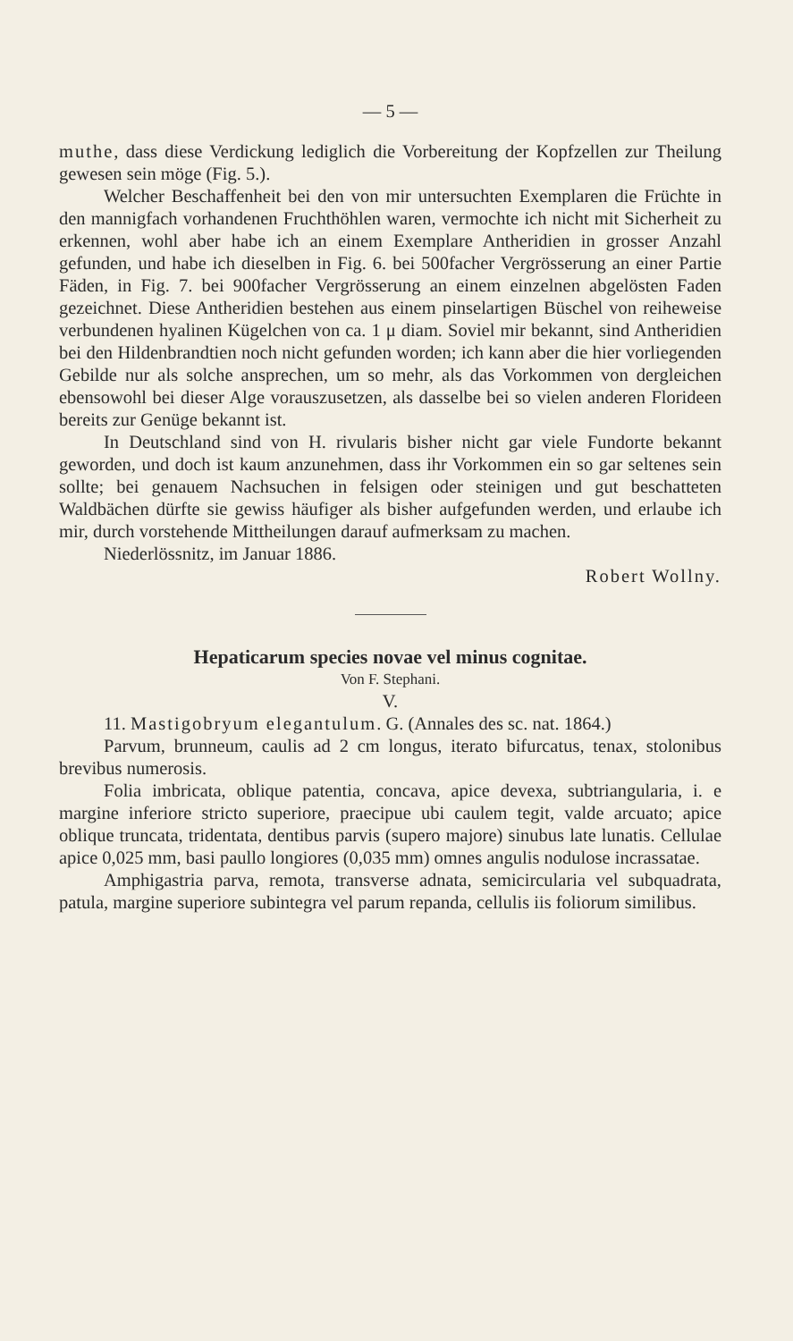— 5 —
muthe, dass diese Verdickung lediglich die Vorbereitung der Kopfzellen zur Theilung gewesen sein möge (Fig. 5.).
Welcher Beschaffenheit bei den von mir untersuchten Exemplaren die Früchte in den mannigfach vorhandenen Fruchthöhlen waren, vermochte ich nicht mit Sicherheit zu erkennen, wohl aber habe ich an einem Exemplare Antheridien in grosser Anzahl gefunden, und habe ich dieselben in Fig. 6. bei 500facher Vergrösserung an einer Partie Fäden, in Fig. 7. bei 900facher Vergrösserung an einem einzelnen abgelösten Faden gezeichnet. Diese Antheridien bestehen aus einem pinselartigen Büschel von reiheweise verbundenen hyalinen Kügelchen von ca. 1 μ diam. Soviel mir bekannt, sind Antheridien bei den Hildenbrandtien noch nicht gefunden worden; ich kann aber die hier vorliegenden Gebilde nur als solche ansprechen, um so mehr, als das Vorkommen von dergleichen ebensowohl bei dieser Alge vorauszusetzen, als dasselbe bei so vielen anderen Florideen bereits zur Genüge bekannt ist.
In Deutschland sind von H. rivularis bisher nicht gar viele Fundorte bekannt geworden, und doch ist kaum anzunehmen, dass ihr Vorkommen ein so gar seltenes sein sollte; bei genauem Nachsuchen in felsigen oder steinigen und gut beschatteten Waldbächen dürfte sie gewiss häufiger als bisher aufgefunden werden, und erlaube ich mir, durch vorstehende Mittheilungen darauf aufmerksam zu machen.
Niederlössnitz, im Januar 1886.
Robert Wollny.
Hepaticarum species novae vel minus cognitae.
Von F. Stephani.
V.
11. Mastigobryum elegantulum. G. (Annales des sc. nat. 1864.)
Parvum, brunneum, caulis ad 2 cm longus, iterato bifurcatus, tenax, stolonibus brevibus numerosis.
Folia imbricata, oblique patentia, concava, apice devexa, subtriangularia, i. e margine inferiore stricto superiore, praecipue ubi caulem tegit, valde arcuato; apice oblique truncata, tridentata, dentibus parvis (supero majore) sinubus late lunatis. Cellulae apice 0,025 mm, basi paullo longiores (0,035 mm) omnes angulis nodulose incrassatae.
Amphigastria parva, remota, transverse adnata, semicircularia vel subquadrata, patula, margine superiore subintegra vel parum repanda, cellulis iis foliorum similibus.